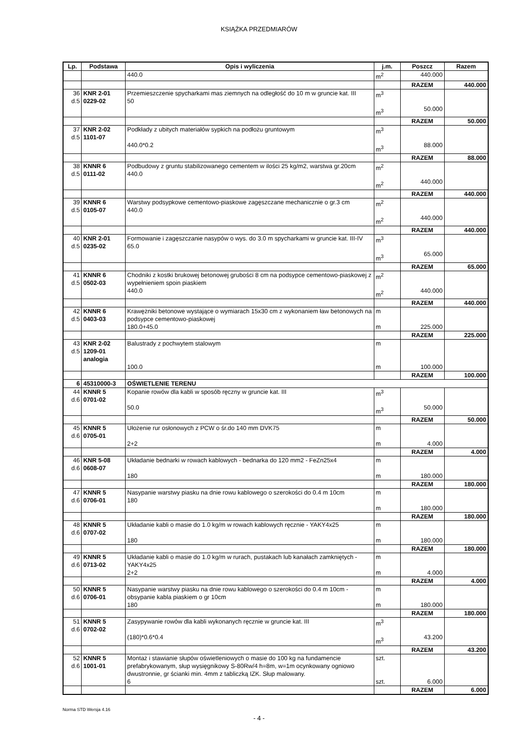KSIĄŻKA PRZEDMIARÓW
| Lp. | Podstawa | Opis i wyliczenia | j.m. | Poszcz | Razem |
| --- | --- | --- | --- | --- | --- |
| | | 440.0 | m<sup>2</sup> | 440.000 | |
| | | | | RAZEM | 440.000 |
| 36 d.5 | KNR 2-01 0229-02 | Przemieszczenie spycharkami mas ziemnych na odległość do 10 m w gruncie kat. III 50 | m<sup>3</sup> m<sup>3</sup> | 50.000 | |
| | | | | RAZEM | 50.000 |
| 37 d.5 | KNR 2-02 1101-07 | Podkłady z ubitych materiałów sypkich na podłożu gruntowym 440.0*0.2 | m<sup>3</sup> m<sup>3</sup> | 88.000 | |
| | | | | RAZEM | 88.000 |
| 38 d.5 | KNNR 6 0111-02 | Podbudowy z gruntu stabilizowanego cementem w ilości 25 kg/m2, warstwa gr.20cm 440.0 | m<sup>2</sup> m<sup>2</sup> | 440.000 | |
| | | | | RAZEM | 440.000 |
| 39 d.5 | KNNR 6 0105-07 | Warstwy podsypkowe cementowo-piaskowe zagęszczane mechanicznie o gr.3 cm 440.0 | m<sup>2</sup> m<sup>2</sup> | 440.000 | |
| | | | | RAZEM | 440.000 |
| 40 d.5 | KNR 2-01 0235-02 | Formowanie i zagęszczanie nasypów o wys. do 3.0 m spycharkami w gruncie kat. III-IV 65.0 | m<sup>3</sup> m<sup>3</sup> | 65.000 | |
| | | | | RAZEM | 65.000 |
| 41 d.5 | KNNR 6 0502-03 | Chodniki z kostki brukowej betonowej grubości 8 cm na podsypce cementowo-piaskowej z wypełnieniem spoin piaskiem 440.0 | m<sup>2</sup> m<sup>2</sup> | 440.000 | |
| | | | | RAZEM | 440.000 |
| 42 d.5 | KNNR 6 0403-03 | Krawężniki betonowe wystające o wymiarach 15x30 cm z wykonaniem ław betonowych na podsypce cementowo-piaskowej 180.0+45.0 | m m | 225.000 | |
| | | | | RAZEM | 225.000 |
| 43 d.5 | KNR 2-02 1209-01 analogia | Balustrady z pochwytem stalowym 100.0 | m m | 100.000 | |
| | | | | RAZEM | 100.000 |
| 6 | 45310000-3 | OŚWIETLENIE TERENU | | | |
| 44 d.6 | KNNR 5 0701-02 | Kopanie rowów dla kabli w sposób ręczny w gruncie kat. III 50.0 | m<sup>3</sup> m<sup>3</sup> | 50.000 | |
| | | | | RAZEM | 50.000 |
| 45 d.6 | KNNR 5 0705-01 | Ułożenie rur osłonowych z PCW o śr.do 140 mm DVK75 2+2 | m m | 4.000 | |
| | | | | RAZEM | 4.000 |
| 46 d.6 | KNR 5-08 0608-07 | Układanie bednarki w rowach kablowych - bednarka do 120 mm2 - FeZn25x4 180 | m m | 180.000 | |
| | | | | RAZEM | 180.000 |
| 47 d.6 | KNNR 5 0706-01 | Nasypanie warstwy piasku na dnie rowu kablowego o szerokości do 0.4 m 10cm 180 | m m | 180.000 | |
| | | | | RAZEM | 180.000 |
| 48 d.6 | KNNR 5 0707-02 | Układanie kabli o masie do 1.0 kg/m w rowach kablowych ręcznie - YAKY4x25 180 | m m | 180.000 | |
| | | | | RAZEM | 180.000 |
| 49 d.6 | KNNR 5 0713-02 | Układanie kabli o masie do 1.0 kg/m w rurach, pustakach lub kanałach zamkniętych - YAKY4x25 2+2 | m m | 4.000 | |
| | | | | RAZEM | 4.000 |
| 50 d.6 | KNNR 5 0706-01 | Nasypanie warstwy piasku na dnie rowu kablowego o szerokości do 0.4 m 10cm - obsypanie kabla piaskiem o gr 10cm 180 | m m | 180.000 | |
| | | | | RAZEM | 180.000 |
| 51 d.6 | KNNR 5 0702-02 | Zasypywanie rowów dla kabli wykonanych ręcznie w gruncie kat. III (180)*0.6*0.4 | m<sup>3</sup> m<sup>3</sup> | 43.200 | |
| | | | | RAZEM | 43.200 |
| 52 d.6 | KNNR 5 1001-01 | Montaż i stawianie słupów oświetleniowych o masie do 100 kg na fundamencie prefabrykowanym, słup wysięgnikowy S-80Rw/4 h=8m, w=1m ocynkowany ogniowo dwustronnie, gr ścianki min. 4mm z tabliczką IZK. Słup malowany. 6 | szt. szt. | 6.000 | |
| | | | | RAZEM | 6.000 |
- 4 -
Norma STD Wersja 4.16